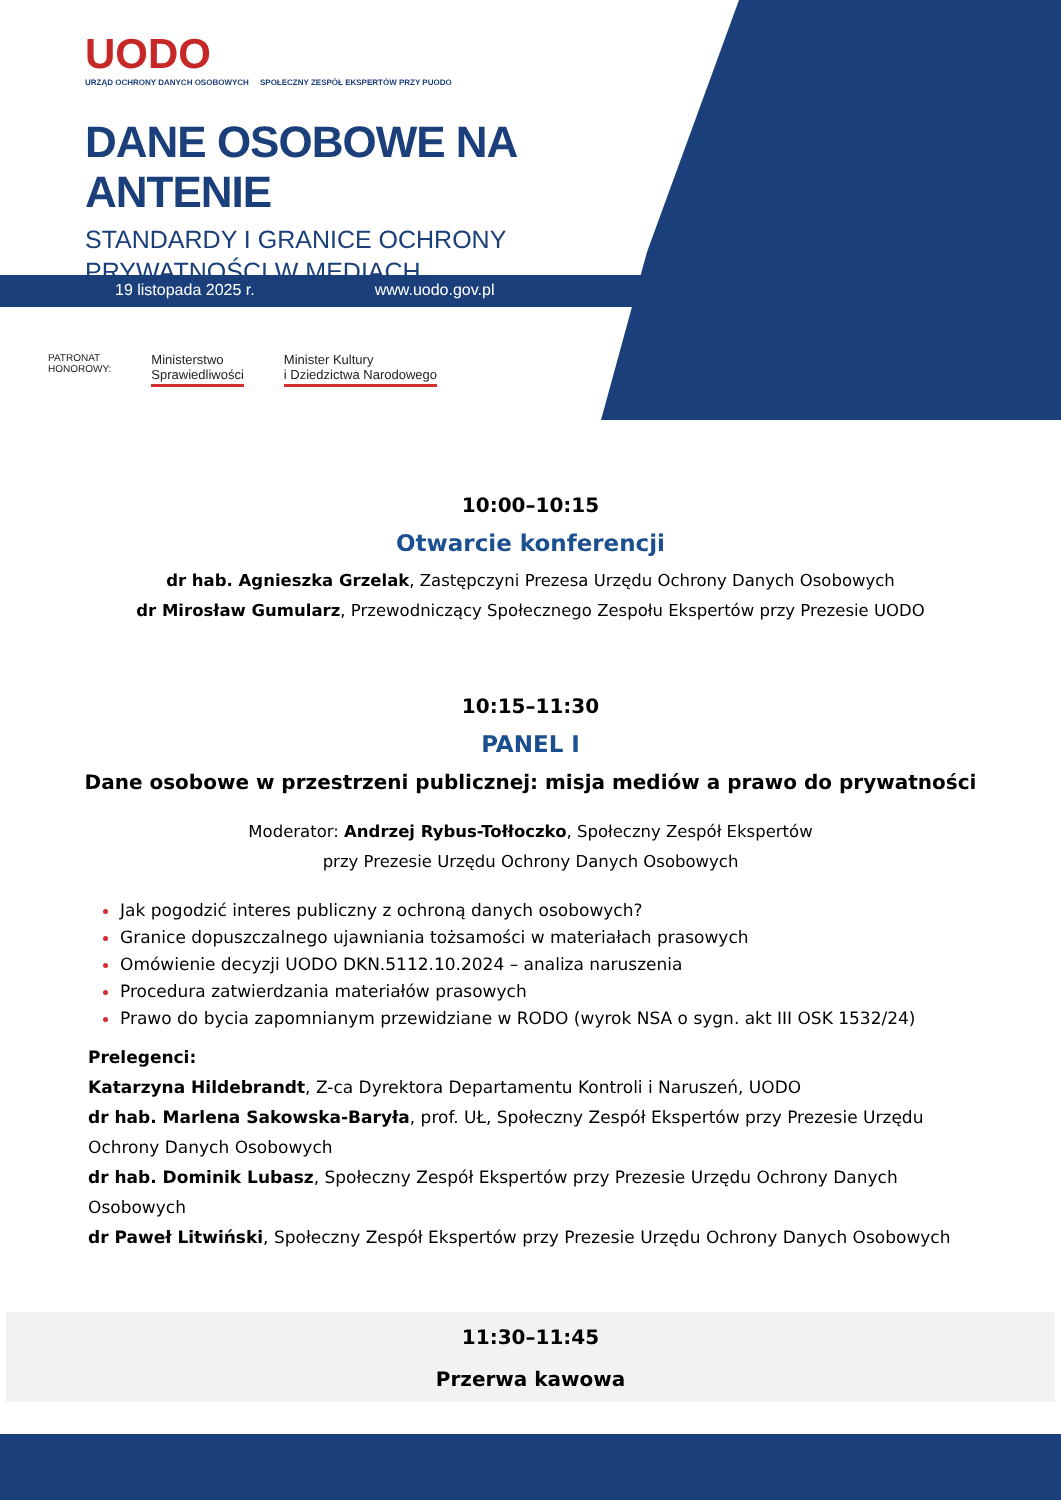UODO
URZĄD OCHRONY DANYCH OSOBOWYCH SPOŁECZNY ZESPÓŁ EKSPERTÓW PRZY PUODO
DANE OSOBOWE NA ANTENIE
STANDARDY I GRANICE OCHRONY
PRYWATNOŚCI W MEDIACH
19 listopada 2025 r. www.uodo.gov.pl
PATRONAT
HONOROWY:
Ministerstwo
Sprawiedliwości
Minister Kultury
i Dziedzictwa Narodowego
10:00–10:15
Otwarcie konferencji
dr hab. Agnieszka Grzelak, Zastępczyni Prezesa Urzędu Ochrony Danych Osobowych
dr Mirosław Gumularz, Przewodniczący Społecznego Zespołu Ekspertów przy Prezesie UODO
10:15–11:30
PANEL I
Dane osobowe w przestrzeni publicznej: misja mediów a prawo do prywatności
Moderator: Andrzej Rybus-Tołłoczko, Społeczny Zespół Ekspertów
przy Prezesie Urzędu Ochrony Danych Osobowych
Jak pogodzić interes publiczny z ochroną danych osobowych?
Granice dopuszczalnego ujawniania tożsamości w materiałach prasowych
Omówienie decyzji UODO DKN.5112.10.2024 – analiza naruszenia
Procedura zatwierdzania materiałów prasowych
Prawo do bycia zapomnianym przewidziane w RODO (wyrok NSA o sygn. akt III OSK 1532/24)
Prelegenci:
Katarzyna Hildebrandt, Z-ca Dyrektora Departamentu Kontroli i Naruszeń, UODO
dr hab. Marlena Sakowska-Baryła, prof. UŁ, Społeczny Zespół Ekspertów przy Prezesie Urzędu Ochrony Danych Osobowych
dr hab. Dominik Lubasz, Społeczny Zespół Ekspertów przy Prezesie Urzędu Ochrony Danych Osobowych
dr Paweł Litwiński, Społeczny Zespół Ekspertów przy Prezesie Urzędu Ochrony Danych Osobowych
11:30–11:45
Przerwa kawowa